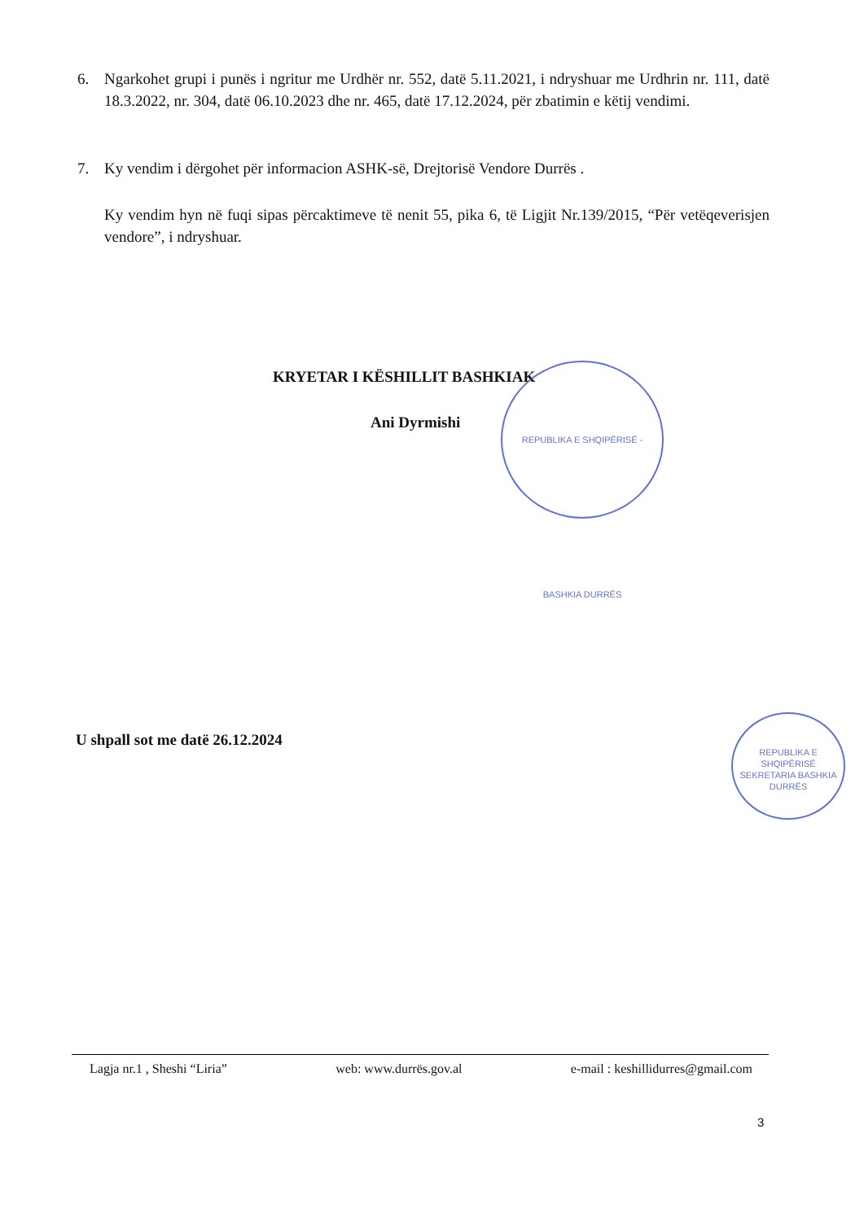6. Ngarkohet grupi i punës i ngritur me Urdhër nr. 552, datë 5.11.2021, i ndryshuar me Urdhrin nr. 111, datë 18.3.2022, nr. 304, datë 06.10.2023 dhe nr. 465, datë 17.12.2024, për zbatimin e këtij vendimi.
7. Ky vendim i dërgohet për informacion ASHK-së, Drejtorisë Vendore Durrës .
Ky vendim hyn në fuqi sipas përcaktimeve të nenit 55, pika 6, të Ligjit Nr.139/2015, “Për vetëqeverisjen vendore”, i ndryshuar.
KRYETAR I KËSHILLIT BASHKIAK
Ani Dyrmishi
REPUBLIKA E SHQIPËRISË - BASHKIA DURRËS
U shpall sot me datë 26.12.2024
REPUBLIKA E SHQIPËRISË SEKRETARIA BASHKIA DURRËS
Lagja nr.1 , Sheshi “Liria” web: www.durrës.gov.al e-mail : keshillidurres@gmail.com
3